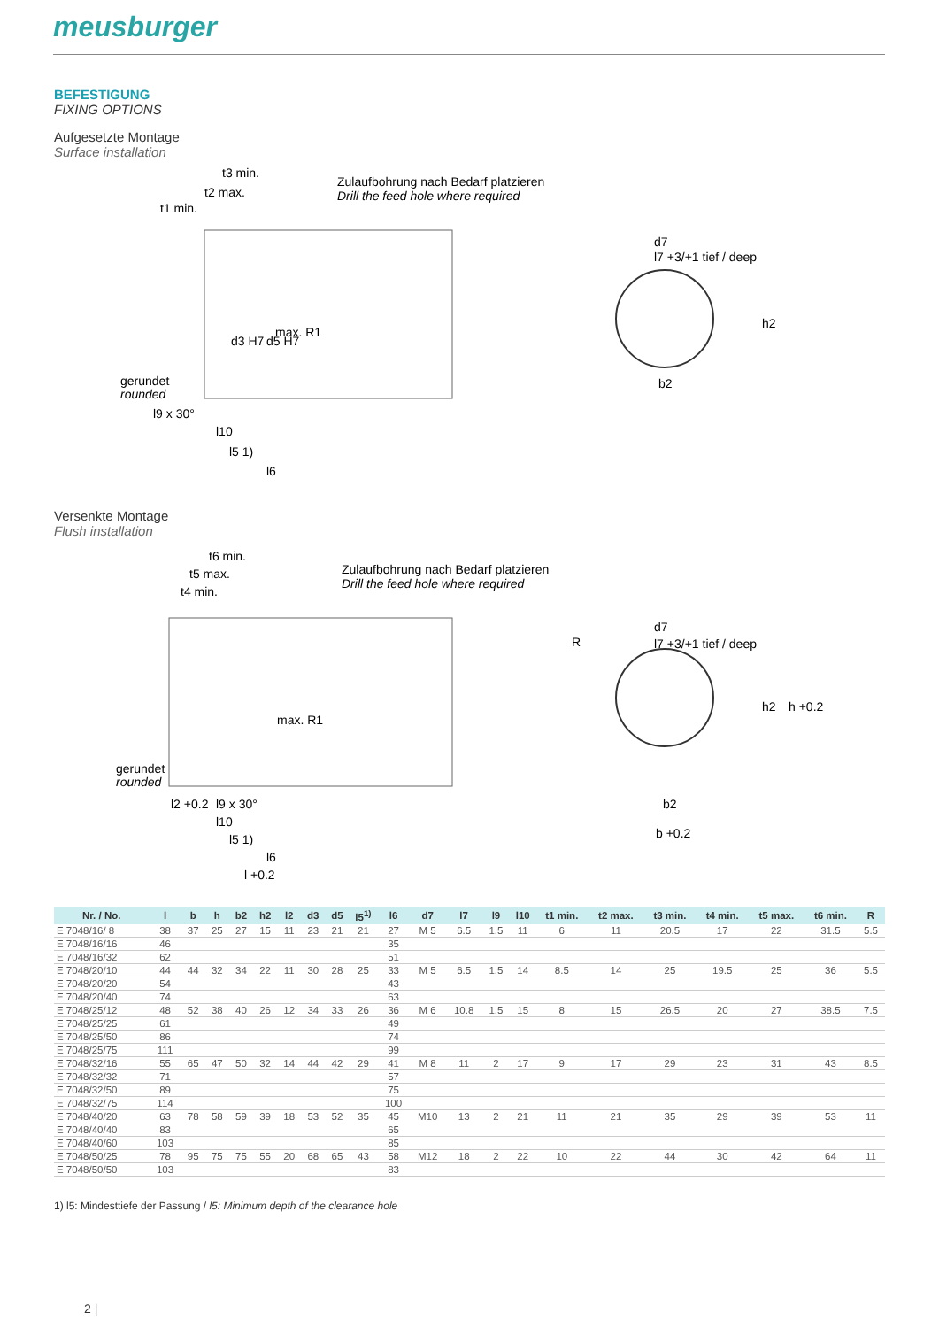meusburger
BEFESTIGUNG
FIXING OPTIONS
Aufgesetzte Montage
Surface installation
Zulaufbohrung nach Bedarf platzieren
Drill the feed hole where required
t3 min.
t2 max.
t1 min.
max. R1
gerundet
rounded
l9 x 30°
l10
l5 1)
l6
d3 H7
d5 H7
d7
l7 +3/+1 tief / deep
b2
h2
Versenkte Montage
Flush installation
Zulaufbohrung nach Bedarf platzieren
Drill the feed hole where required
t6 min.
t5 max.
t4 min.
max. R1
gerundet
rounded
l2 +0.2
l9 x 30°
l10
l5 1)
l6
l +0.2
R
d7
l7 +3/+1 tief / deep
b2
b +0.2
h2
h +0.2
| Nr. / No. | l | b | h | b2 | h2 | l2 | d3 | d5 | l5<sup>1)</sup> | l6 | d7 | l7 | l9 | l10 | t1 min. | t2 max. | t3 min. | t4 min. | t5 max. | t6 min. | R |
| --- | --- | --- | --- | --- | --- | --- | --- | --- | --- | --- | --- | --- | --- | --- | --- | --- | --- | --- | --- | --- | --- |
| E 7048/16/ 8 | 38 | 37 | 25 | 27 | 15 | 11 | 23 | 21 | 21 | 27 | M 5 | 6.5 | 1.5 | 11 | 6 | 11 | 20.5 | 17 | 22 | 31.5 | 5.5 |
| E 7048/16/16 | 46 | | | | | | | | | 35 | | | | | | | | | | | |
| E 7048/16/32 | 62 | | | | | | | | | 51 | | | | | | | | | | | |
| E 7048/20/10 | 44 | 44 | 32 | 34 | 22 | 11 | 30 | 28 | 25 | 33 | M 5 | 6.5 | 1.5 | 14 | 8.5 | 14 | 25 | 19.5 | 25 | 36 | 5.5 |
| E 7048/20/20 | 54 | | | | | | | | | 43 | | | | | | | | | | | |
| E 7048/20/40 | 74 | | | | | | | | | 63 | | | | | | | | | | | |
| E 7048/25/12 | 48 | 52 | 38 | 40 | 26 | 12 | 34 | 33 | 26 | 36 | M 6 | 10.8 | 1.5 | 15 | 8 | 15 | 26.5 | 20 | 27 | 38.5 | 7.5 |
| E 7048/25/25 | 61 | | | | | | | | | 49 | | | | | | | | | | | |
| E 7048/25/50 | 86 | | | | | | | | | 74 | | | | | | | | | | | |
| E 7048/25/75 | 111 | | | | | | | | | 99 | | | | | | | | | | | |
| E 7048/32/16 | 55 | 65 | 47 | 50 | 32 | 14 | 44 | 42 | 29 | 41 | M 8 | 11 | 2 | 17 | 9 | 17 | 29 | 23 | 31 | 43 | 8.5 |
| E 7048/32/32 | 71 | | | | | | | | | 57 | | | | | | | | | | | |
| E 7048/32/50 | 89 | | | | | | | | | 75 | | | | | | | | | | | |
| E 7048/32/75 | 114 | | | | | | | | | 100 | | | | | | | | | | | |
| E 7048/40/20 | 63 | 78 | 58 | 59 | 39 | 18 | 53 | 52 | 35 | 45 | M10 | 13 | 2 | 21 | 11 | 21 | 35 | 29 | 39 | 53 | 11 |
| E 7048/40/40 | 83 | | | | | | | | | 65 | | | | | | | | | | | |
| E 7048/40/60 | 103 | | | | | | | | | 85 | | | | | | | | | | | |
| E 7048/50/25 | 78 | 95 | 75 | 75 | 55 | 20 | 68 | 65 | 43 | 58 | M12 | 18 | 2 | 22 | 10 | 22 | 44 | 30 | 42 | 64 | 11 |
| E 7048/50/50 | 103 | | | | | | | | | 83 | | | | | | | | | | | |
1) l5: Mindesttiefe der Passung / l5: Minimum depth of the clearance hole
2 |